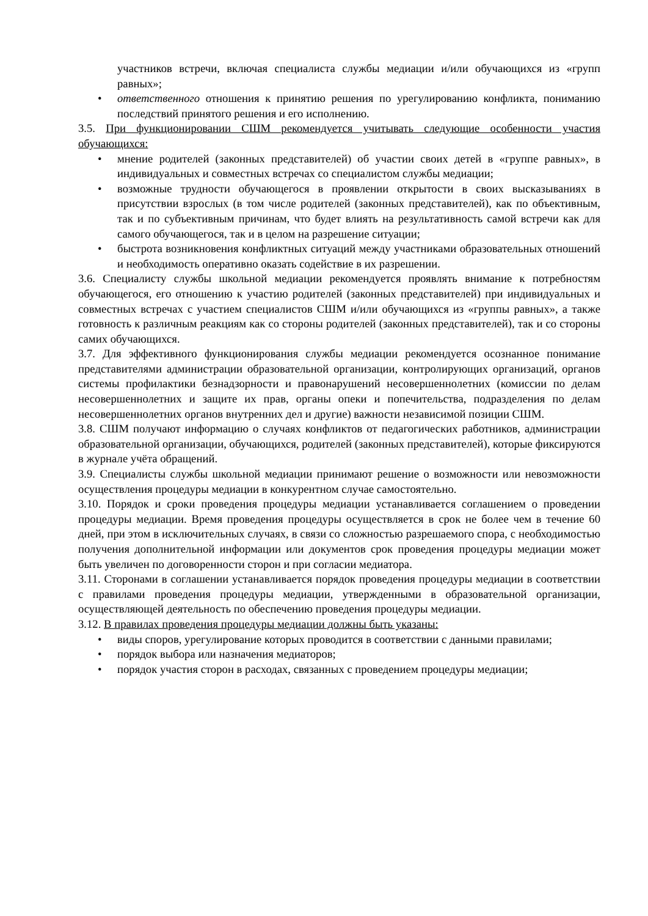участников встречи, включая специалиста службы медиации и/или обучающихся из «групп равных»;
• ответственного отношения к принятию решения по урегулированию конфликта, пониманию последствий принятого решения и его исполнению.
3.5. При функционировании СШМ рекомендуется учитывать следующие особенности участия обучающихся:
• мнение родителей (законных представителей) об участии своих детей в «группе равных», в индивидуальных и совместных встречах со специалистом службы медиации;
• возможные трудности обучающегося в проявлении открытости в своих высказываниях в присутствии взрослых (в том числе родителей (законных представителей), как по объективным, так и по субъективным причинам, что будет влиять на результативность самой встречи как для самого обучающегося, так и в целом на разрешение ситуации;
• быстрота возникновения конфликтных ситуаций между участниками образовательных отношений и необходимость оперативно оказать содействие в их разрешении.
3.6. Специалисту службы школьной медиации рекомендуется проявлять внимание к потребностям обучающегося, его отношению к участию родителей (законных представителей) при индивидуальных и совместных встречах с участием специалистов СШМ и/или обучающихся из «группы равных», а также готовность к различным реакциям как со стороны родителей (законных представителей), так и со стороны самих обучающихся.
3.7. Для эффективного функционирования службы медиации рекомендуется осознанное понимание представителями администрации образовательной организации, контролирующих организаций, органов системы профилактики безнадзорности и правонарушений несовершеннолетних (комиссии по делам несовершеннолетних и защите их прав, органы опеки и попечительства, подразделения по делам несовершеннолетних органов внутренних дел и другие) важности независимой позиции СШМ.
3.8. СШМ получают информацию о случаях конфликтов от педагогических работников, администрации образовательной организации, обучающихся, родителей (законных представителей), которые фиксируются в журнале учёта обращений.
3.9. Специалисты службы школьной медиации принимают решение о возможности или невозможности осуществления процедуры медиации в конкурентном случае самостоятельно.
3.10. Порядок и сроки проведения процедуры медиации устанавливается соглашением о проведении процедуры медиации. Время проведения процедуры осуществляется в срок не более чем в течение 60 дней, при этом в исключительных случаях, в связи со сложностью разрешаемого спора, с необходимостью получения дополнительной информации или документов срок проведения процедуры медиации может быть увеличен по договоренности сторон и при согласии медиатора.
3.11. Сторонами в соглашении устанавливается порядок проведения процедуры медиации в соответствии с правилами проведения процедуры медиации, утвержденными в образовательной организации, осуществляющей деятельность по обеспечению проведения процедуры медиации.
3.12. В правилах проведения процедуры медиации должны быть указаны:
• виды споров, урегулирование которых проводится в соответствии с данными правилами;
• порядок выбора или назначения медиаторов;
• порядок участия сторон в расходах, связанных с проведением процедуры медиации;